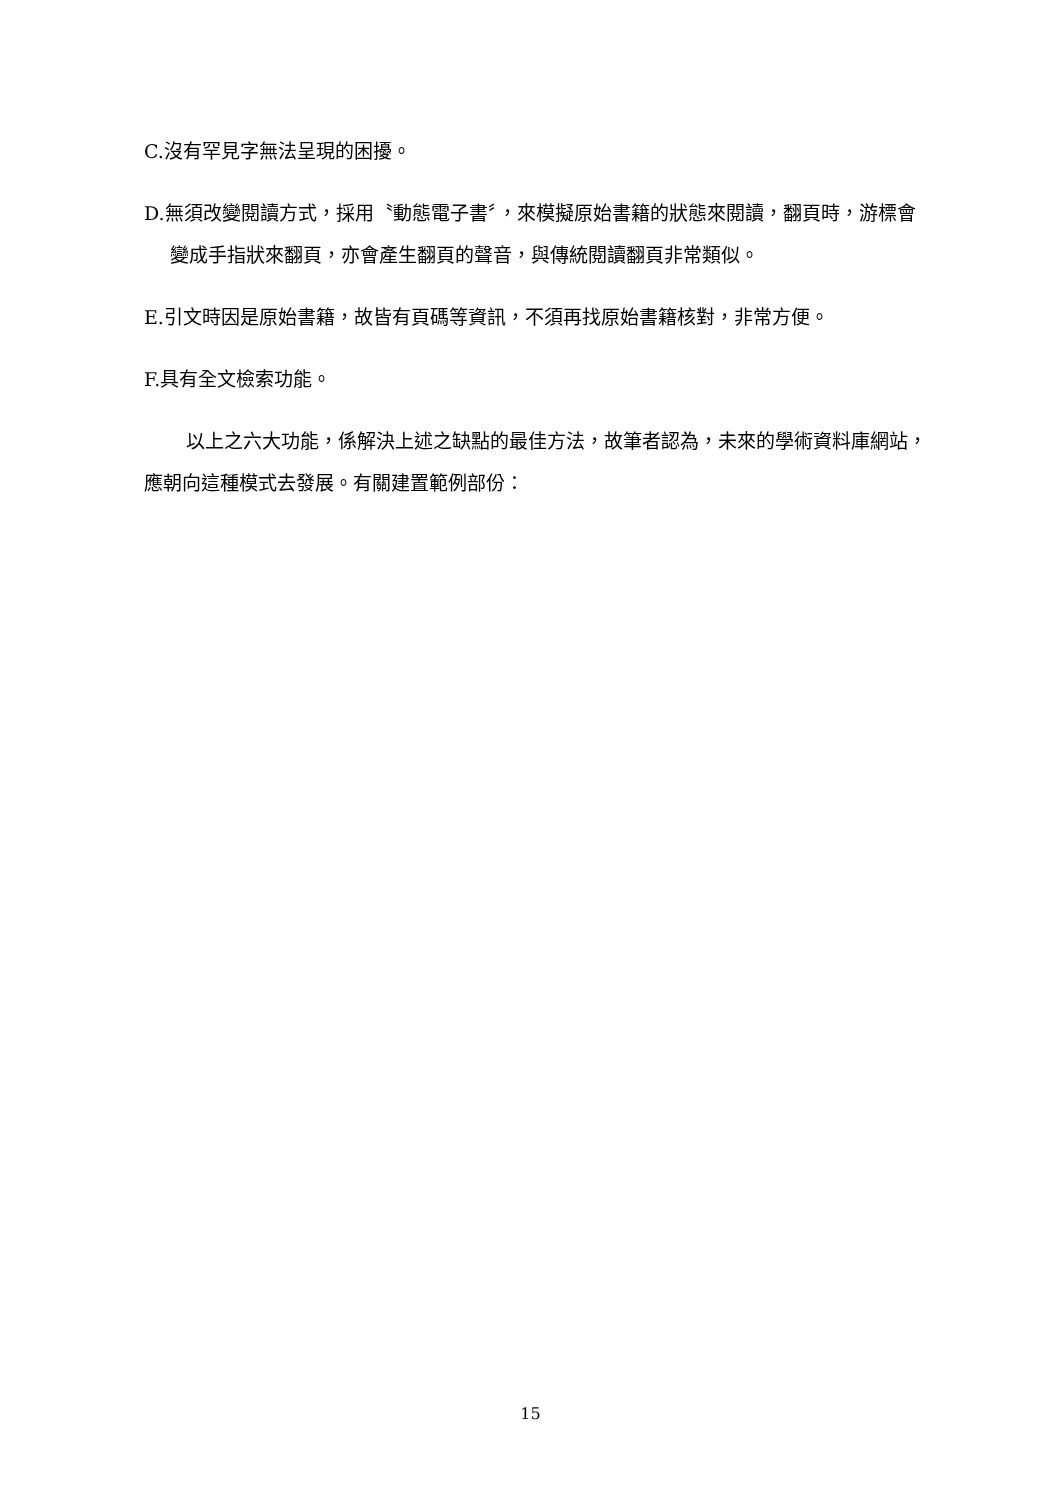C.沒有罕見字無法呈現的困擾。
D.無須改變閱讀方式，採用〝動態電子書〞，來模擬原始書籍的狀態來閱讀，翻頁時，游標會變成手指狀來翻頁，亦會產生翻頁的聲音，與傳統閱讀翻頁非常類似。
E.引文時因是原始書籍，故皆有頁碼等資訊，不須再找原始書籍核對，非常方便。
F.具有全文檢索功能。
以上之六大功能，係解決上述之缺點的最佳方法，故筆者認為，未來的學術資料庫網站，應朝向這種模式去發展。有關建置範例部份：
15